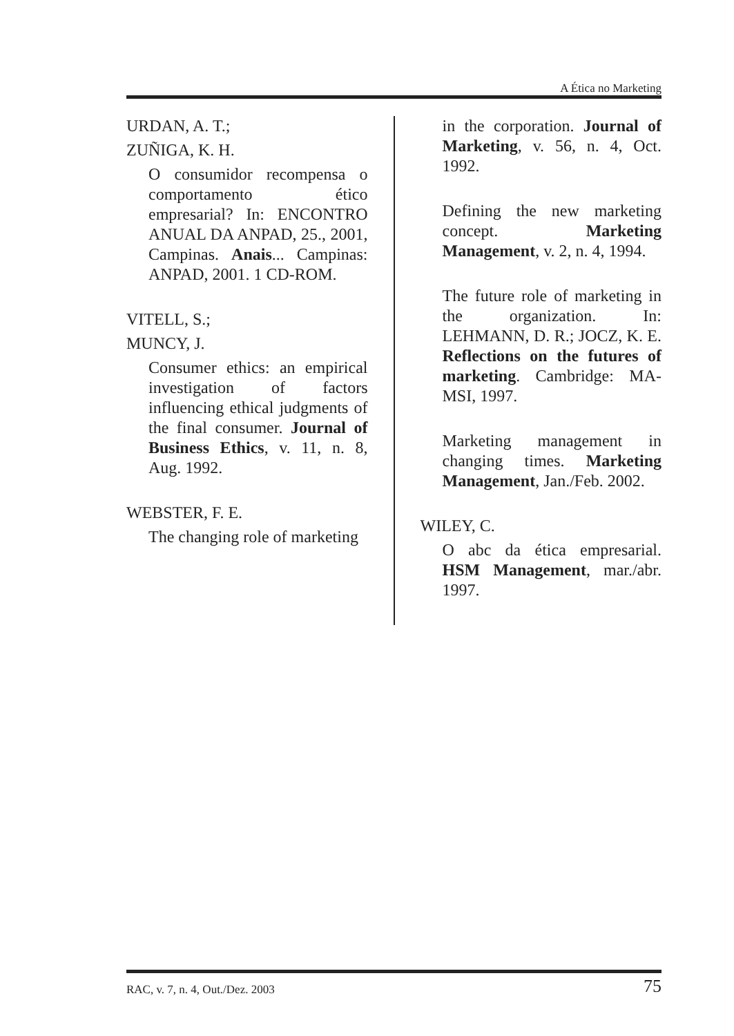A Ética no Marketing
URDAN, A. T.;
ZUÑIGA, K. H.
O consumidor recompensa o comportamento ético empresarial? In: ENCONTRO ANUAL DA ANPAD, 25., 2001, Campinas. Anais... Campinas: ANPAD, 2001. 1 CD-ROM.
VITELL, S.;
MUNCY, J.
Consumer ethics: an empirical investigation of factors influencing ethical judgments of the final consumer. Journal of Business Ethics, v. 11, n. 8, Aug. 1992.
WEBSTER, F. E.
The changing role of marketing
in the corporation. Journal of Marketing, v. 56, n. 4, Oct. 1992.
Defining the new marketing concept. Marketing Management, v. 2, n. 4, 1994.
The future role of marketing in the organization. In: LEHMANN, D. R.; JOCZ, K. E. Reflections on the futures of marketing. Cambridge: MA-MSI, 1997.
Marketing management in changing times. Marketing Management, Jan./Feb. 2002.
WILEY, C.
O abc da ética empresarial. HSM Management, mar./abr. 1997.
RAC, v. 7, n. 4, Out./Dez. 2003 75